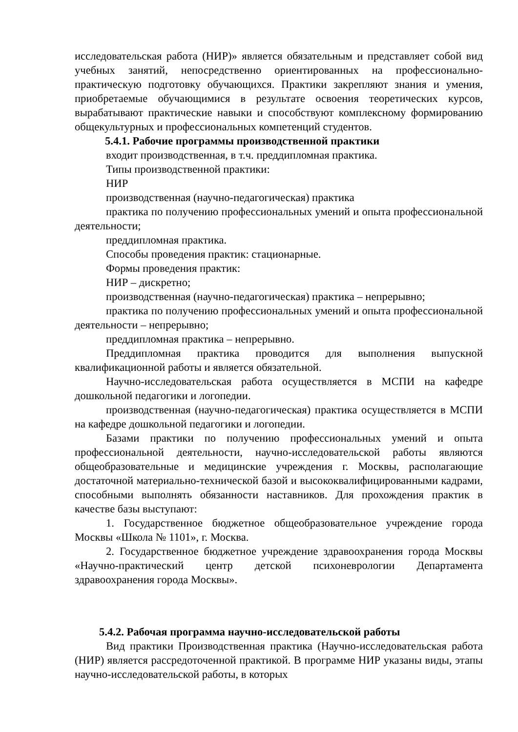исследовательская работа (НИР)» является обязательным и представляет собой вид учебных занятий, непосредственно ориентированных на профессионально-практическую подготовку обучающихся. Практики закрепляют знания и умения, приобретаемые обучающимися в результате освоения теоретических курсов, вырабатывают практические навыки и способствуют комплексному формированию общекультурных и профессиональных компетенций студентов.
5.4.1. Рабочие программы производственной практики
входит производственная, в т.ч. преддипломная практика.
Типы производственной практики:
НИР
производственная (научно-педагогическая) практика
практика по получению профессиональных умений и опыта профессиональной деятельности;
преддипломная практика.
Способы проведения практик: стационарные.
Формы проведения практик:
НИР – дискретно;
производственная (научно-педагогическая) практика – непрерывно;
практика по получению профессиональных умений и опыта профессиональной деятельности – непрерывно;
преддипломная практика – непрерывно.
Преддипломная практика проводится для выполнения выпускной квалификационной работы и является обязательной.
Научно-исследовательская работа осуществляется в МСПИ на кафедре дошкольной педагогики и логопедии.
производственная (научно-педагогическая) практика осуществляется в МСПИ на кафедре дошкольной педагогики и логопедии.
Базами практики по получению профессиональных умений и опыта профессиональной деятельности, научно-исследовательской работы являются общеобразовательные и медицинские учреждения г. Москвы, располагающие достаточной материально-технической базой и высококвалифицированными кадрами, способными выполнять обязанности наставников. Для прохождения практик в качестве базы выступают:
1. Государственное бюджетное общеобразовательное учреждение города Москвы «Школа № 1101», г. Москва.
2. Государственное бюджетное учреждение здравоохранения города Москвы «Научно-практический центр детской психоневрологии Департамента здравоохранения города Москвы».
5.4.2. Рабочая программа научно-исследовательской работы
Вид практики Производственная практика (Научно-исследовательская работа (НИР) является рассредоточенной практикой. В программе НИР указаны виды, этапы научно-исследовательской работы, в которых